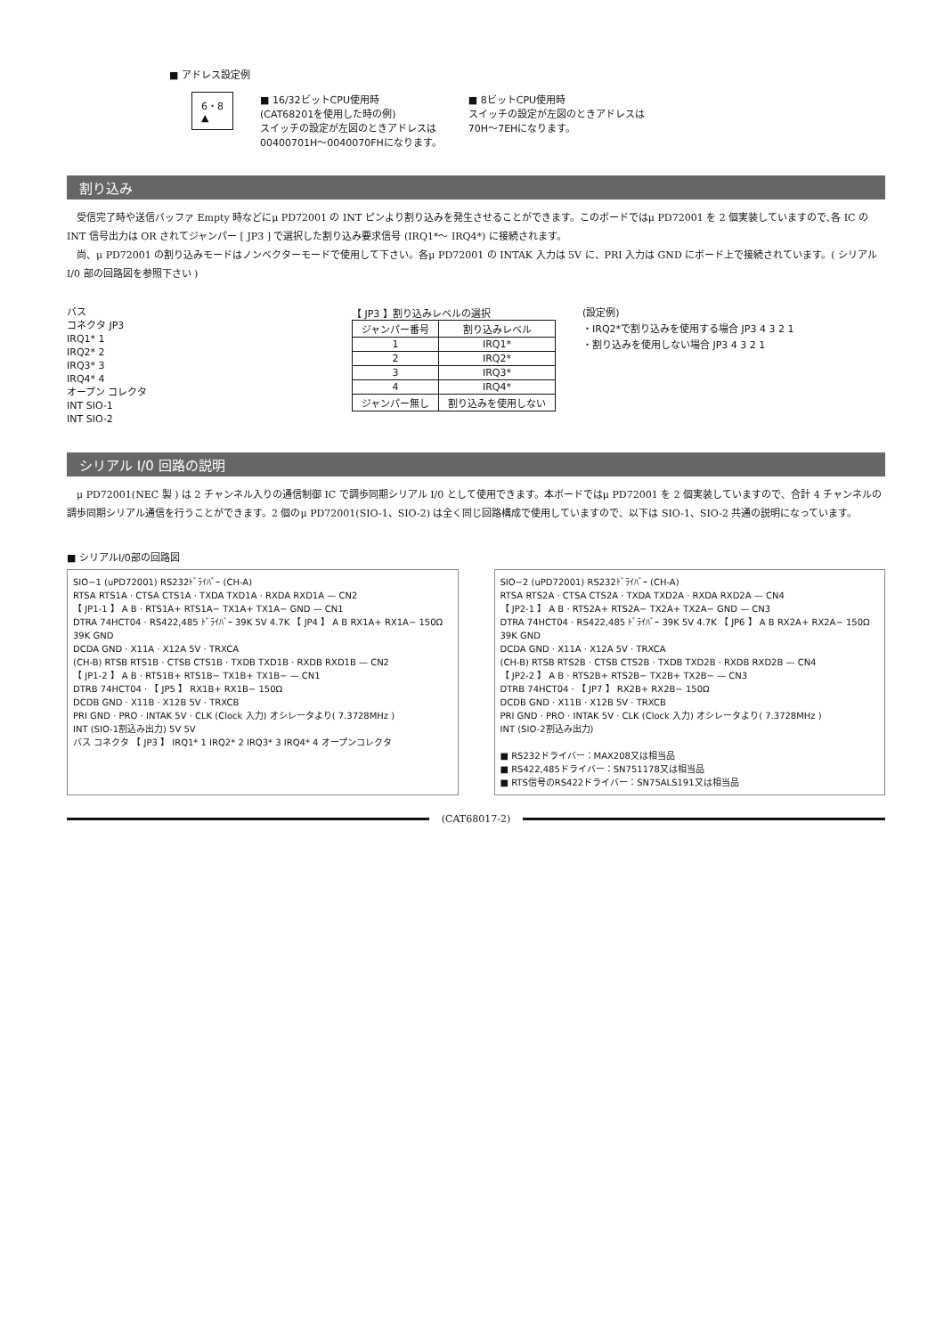■ アドレス設定例
6・8
▲
■ 16/32ビットCPU使用時
(CAT68201を使用した時の例)
スイッチの設定が左図のときアドレスは
00400701H〜0040070FHになります。
■ 8ビットCPU使用時
スイッチの設定が左図のときアドレスは
70H〜7EHになります。
割り込み
受信完了時や送信バッファ Empty 時などにμ PD72001 の INT ピンより割り込みを発生させることができます。このボードではμ PD72001 を 2 個実装していますので､各 IC の INT 信号出力は OR されてジャンパー [ JP3 ] で選択した割り込み要求信号 (IRQ1*〜 IRQ4*) に接続されます。
尚、μ PD72001 の割り込みモードはノンベクターモードで使用して下さい。各μ PD72001 の INTAK 入力は 5V に、PRI 入力は GND にボード上で接続されています。( シリアル I/0 部の回路図を参照下さい )
バス
コネクタ JP3
IRQ1* 1
IRQ2* 2
IRQ3* 3
IRQ4* 4
オープン コレクタ
INT SIO-1
INT SIO-2
【 JP3 】割り込みレベルの選択
| ジャンパー番号 | 割り込みレベル |
| --- | --- |
| 1 | IRQ1* |
| 2 | IRQ2* |
| 3 | IRQ3* |
| 4 | IRQ4* |
| ジャンパー無し | 割り込みを使用しない |
(設定例)
・IRQ2*で割り込みを使用する場合 JP3 4 3 2 1
・割り込みを使用しない場合 JP3 4 3 2 1
シリアル I/0 回路の説明
μ PD72001(NEC 製 ) は 2 チャンネル入りの通信制御 IC で調歩同期シリアル I/0 として使用できます。本ボードではμ PD72001 を 2 個実装していますので、合計 4 チャンネルの調歩同期シリアル通信を行うことができます。2 個のμ PD72001(SIO-1、SIO-2) は全く同じ回路構成で使用していますので、以下は SIO-1、SIO-2 共通の説明になっています。
■ シリアルI/0部の回路図
SIO−1 (uPD72001) RS232ﾄﾞﾗｲﾊﾞｰ (CH-A)
RTSA RTS1A · CTSA CTS1A · TXDA TXD1A · RXDA RXD1A — CN2
【 JP1-1 】 A B · RTS1A+ RTS1A− TX1A+ TX1A− GND — CN1
DTRA 74HCT04 · RS422,485 ﾄﾞﾗｲﾊﾞｰ 39K 5V 4.7K 【 JP4 】 A B RX1A+ RX1A− 150Ω 39K GND
DCDA GND · X11A · X12A 5V · TRXCA
(CH-B) RTSB RTS1B · CTSB CTS1B · TXDB TXD1B · RXDB RXD1B — CN2
【 JP1-2 】 A B · RTS1B+ RTS1B− TX1B+ TX1B− — CN1
DTRB 74HCT04 · 【 JP5 】 RX1B+ RX1B− 150Ω
DCDB GND · X11B · X12B 5V · TRXCB
PRI GND · PRO · INTAK 5V · CLK (Clock 入力) オシレータより( 7.3728MHz )
INT (SIO-1割込み出力) 5V 5V
バス コネクタ 【 JP3 】 IRQ1* 1 IRQ2* 2 IRQ3* 3 IRQ4* 4 オープンコレクタ
SIO−2 (uPD72001) RS232ﾄﾞﾗｲﾊﾞｰ (CH-A)
RTSA RTS2A · CTSA CTS2A · TXDA TXD2A · RXDA RXD2A — CN4
【 JP2-1 】 A B · RTS2A+ RTS2A− TX2A+ TX2A− GND — CN3
DTRA 74HCT04 · RS422,485 ﾄﾞﾗｲﾊﾞｰ 39K 5V 4.7K 【 JP6 】 A B RX2A+ RX2A− 150Ω 39K GND
DCDA GND · X11A · X12A 5V · TRXCA
(CH-B) RTSB RTS2B · CTSB CTS2B · TXDB TXD2B · RXDB RXD2B — CN4
【 JP2-2 】 A B · RTS2B+ RTS2B− TX2B+ TX2B− — CN3
DTRB 74HCT04 · 【 JP7 】 RX2B+ RX2B− 150Ω
DCDB GND · X11B · X12B 5V · TRXCB
PRI GND · PRO · INTAK 5V · CLK (Clock 入力) オシレータより( 7.3728MHz )
INT (SIO-2割込み出力)
■ RS232ドライバー：MAX208又は相当品
■ RS422,485ドライバー：SN751178又は相当品
■ RTS信号のRS422ドライバー：SN75ALS191又は相当品
(CAT68017-2)